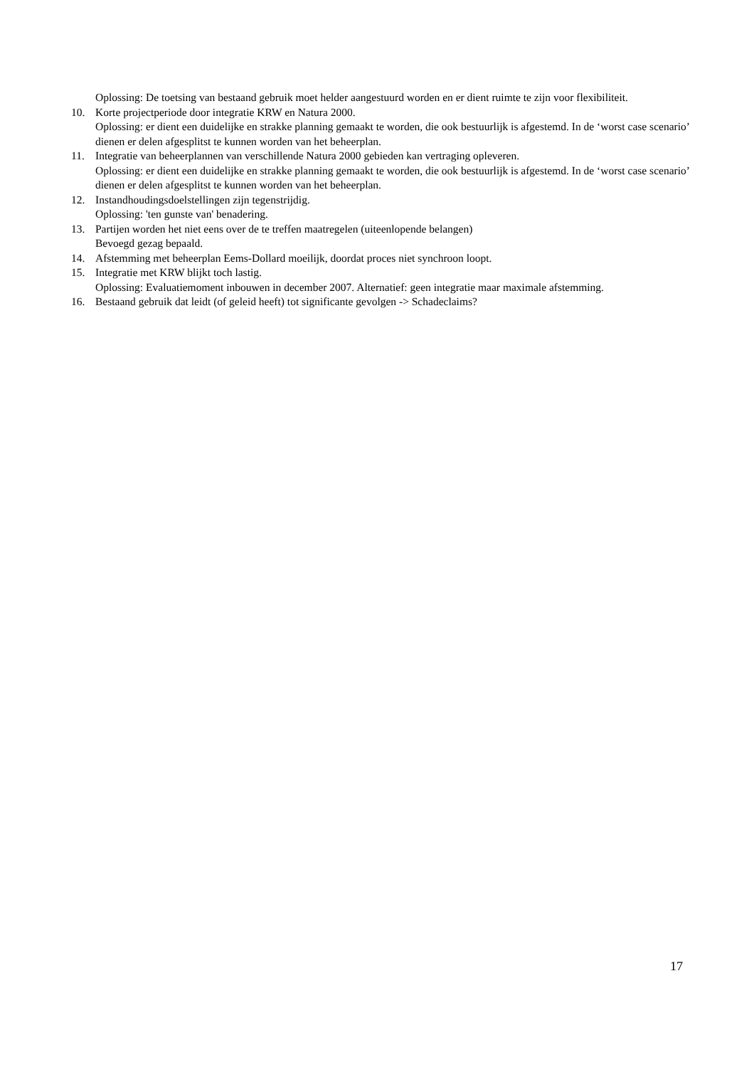Oplossing: De toetsing van bestaand gebruik moet helder aangestuurd worden en er dient ruimte te zijn voor flexibiliteit.
10. Korte projectperiode door integratie KRW en Natura 2000.
Oplossing: er dient een duidelijke en strakke planning gemaakt te worden, die ook bestuurlijk is afgestemd. In de ‘worst case scenario’ dienen er delen afgesplitst te kunnen worden van het beheerplan.
11. Integratie van beheerplannen van verschillende Natura 2000 gebieden kan vertraging opleveren.
Oplossing: er dient een duidelijke en strakke planning gemaakt te worden, die ook bestuurlijk is afgestemd. In de ‘worst case scenario’ dienen er delen afgesplitst te kunnen worden van het beheerplan.
12. Instandhoudingsdoelstellingen zijn tegenstrijdig.
Oplossing: 'ten gunste van' benadering.
13. Partijen worden het niet eens over de te treffen maatregelen (uiteenlopende belangen)
Bevoegd gezag bepaald.
14. Afstemming met beheerplan Eems-Dollard moeilijk, doordat proces niet synchroon loopt.
15. Integratie met KRW blijkt toch lastig.
Oplossing: Evaluatiemoment inbouwen in december 2007. Alternatief: geen integratie maar maximale afstemming.
16. Bestaand gebruik dat leidt (of geleid heeft) tot significante gevolgen -> Schadeclaims?
17